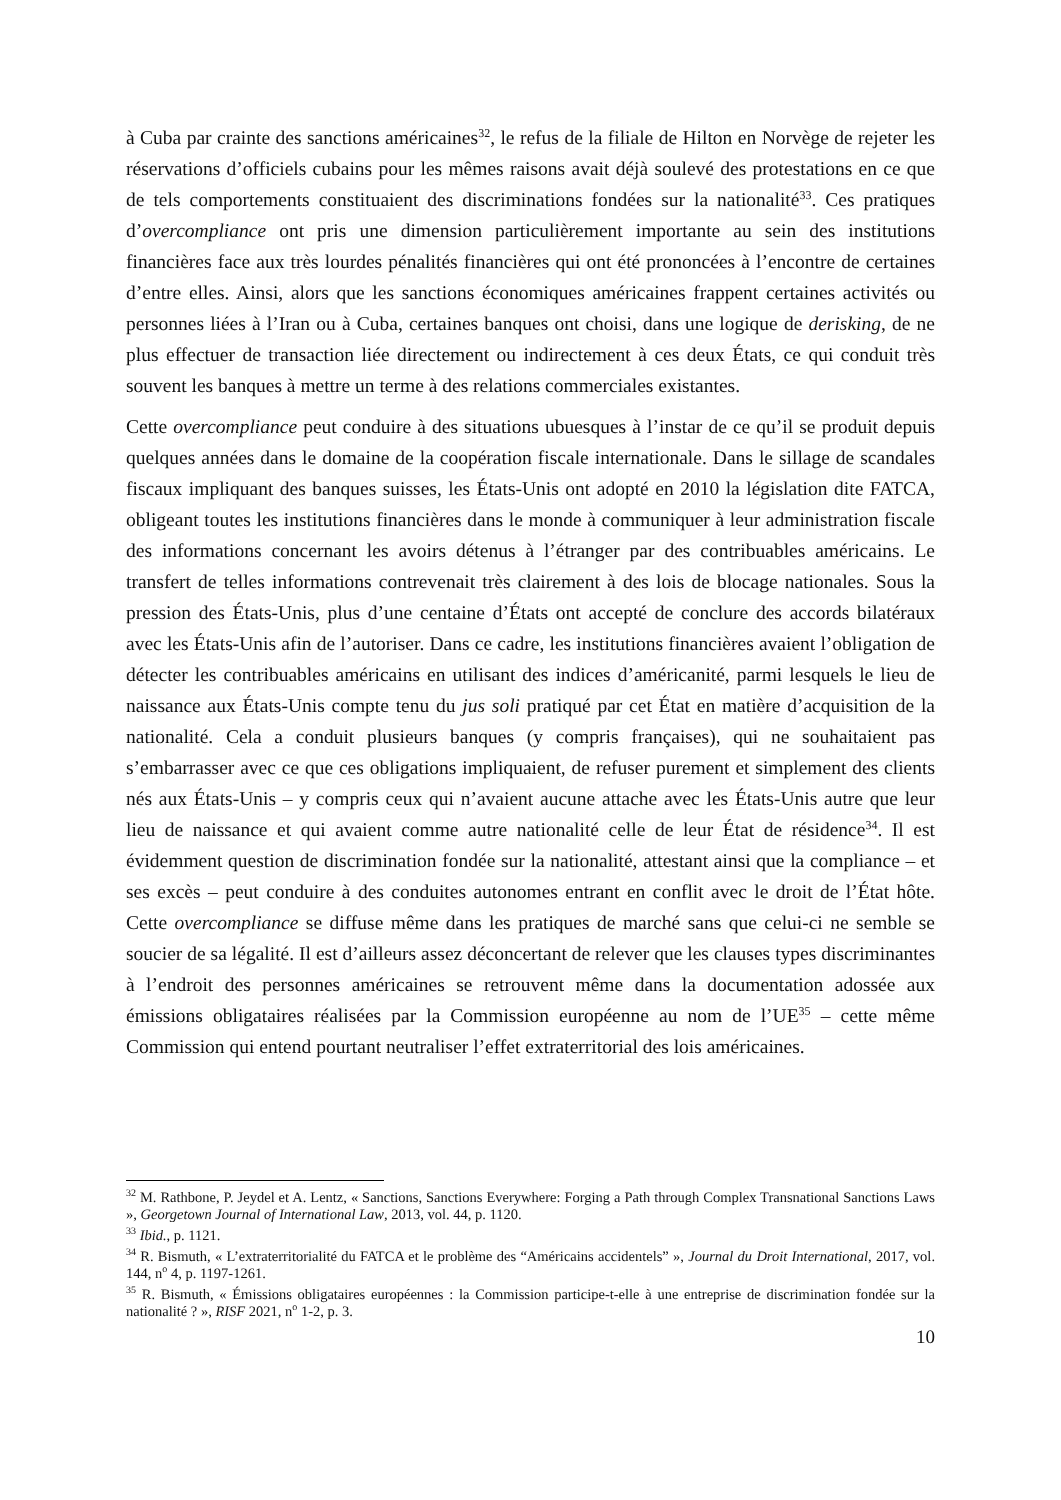à Cuba par crainte des sanctions américaines<sup>32</sup>, le refus de la filiale de Hilton en Norvège de rejeter les réservations d’officiels cubains pour les mêmes raisons avait déjà soulevé des protestations en ce que de tels comportements constituaient des discriminations fondées sur la nationalité<sup>33</sup>. Ces pratiques d’overcompliance ont pris une dimension particulièrement importante au sein des institutions financières face aux très lourdes pénalités financières qui ont été prononcées à l’encontre de certaines d’entre elles. Ainsi, alors que les sanctions économiques américaines frappent certaines activités ou personnes liées à l’Iran ou à Cuba, certaines banques ont choisi, dans une logique de derisking, de ne plus effectuer de transaction liée directement ou indirectement à ces deux États, ce qui conduit très souvent les banques à mettre un terme à des relations commerciales existantes.
Cette overcompliance peut conduire à des situations ubuesques à l’instar de ce qu’il se produit depuis quelques années dans le domaine de la coopération fiscale internationale. Dans le sillage de scandales fiscaux impliquant des banques suisses, les États-Unis ont adopté en 2010 la législation dite FATCA, obligeant toutes les institutions financières dans le monde à communiquer à leur administration fiscale des informations concernant les avoirs détenus à l’étranger par des contribuables américains. Le transfert de telles informations contrevenait très clairement à des lois de blocage nationales. Sous la pression des États-Unis, plus d’une centaine d’États ont accepté de conclure des accords bilatéraux avec les États-Unis afin de l’autoriser. Dans ce cadre, les institutions financières avaient l’obligation de détecter les contribuables américains en utilisant des indices d’américanité, parmi lesquels le lieu de naissance aux États-Unis compte tenu du jus soli pratiqué par cet État en matière d’acquisition de la nationalité. Cela a conduit plusieurs banques (y compris françaises), qui ne souhaitaient pas s’embarrasser avec ce que ces obligations impliquaient, de refuser purement et simplement des clients nés aux États-Unis – y compris ceux qui n’avaient aucune attache avec les États-Unis autre que leur lieu de naissance et qui avaient comme autre nationalité celle de leur État de résidence<sup>34</sup>. Il est évidemment question de discrimination fondée sur la nationalité, attestant ainsi que la compliance – et ses excès – peut conduire à des conduites autonomes entrant en conflit avec le droit de l’État hôte. Cette overcompliance se diffuse même dans les pratiques de marché sans que celui-ci ne semble se soucier de sa légalité. Il est d’ailleurs assez déconcertant de relever que les clauses types discriminantes à l’endroit des personnes américaines se retrouvent même dans la documentation adossée aux émissions obligataires réalisées par la Commission européenne au nom de l’UE<sup>35</sup> – cette même Commission qui entend pourtant neutraliser l’effet extraterritorial des lois américaines.
<sup>32</sup> M. Rathbone, P. Jeydel et A. Lentz, « Sanctions, Sanctions Everywhere: Forging a Path through Complex Transnational Sanctions Laws », Georgetown Journal of International Law, 2013, vol. 44, p. 1120.
<sup>33</sup> Ibid., p. 1121.
<sup>34</sup> R. Bismuth, « L’extraterritorialité du FATCA et le problème des “Américains accidentels” », Journal du Droit International, 2017, vol. 144, n<sup>o</sup> 4, p. 1197-1261.
<sup>35</sup> R. Bismuth, « Émissions obligataires européennes : la Commission participe-t-elle à une entreprise de discrimination fondée sur la nationalité ? », RISF 2021, n<sup>o</sup> 1-2, p. 3.
10